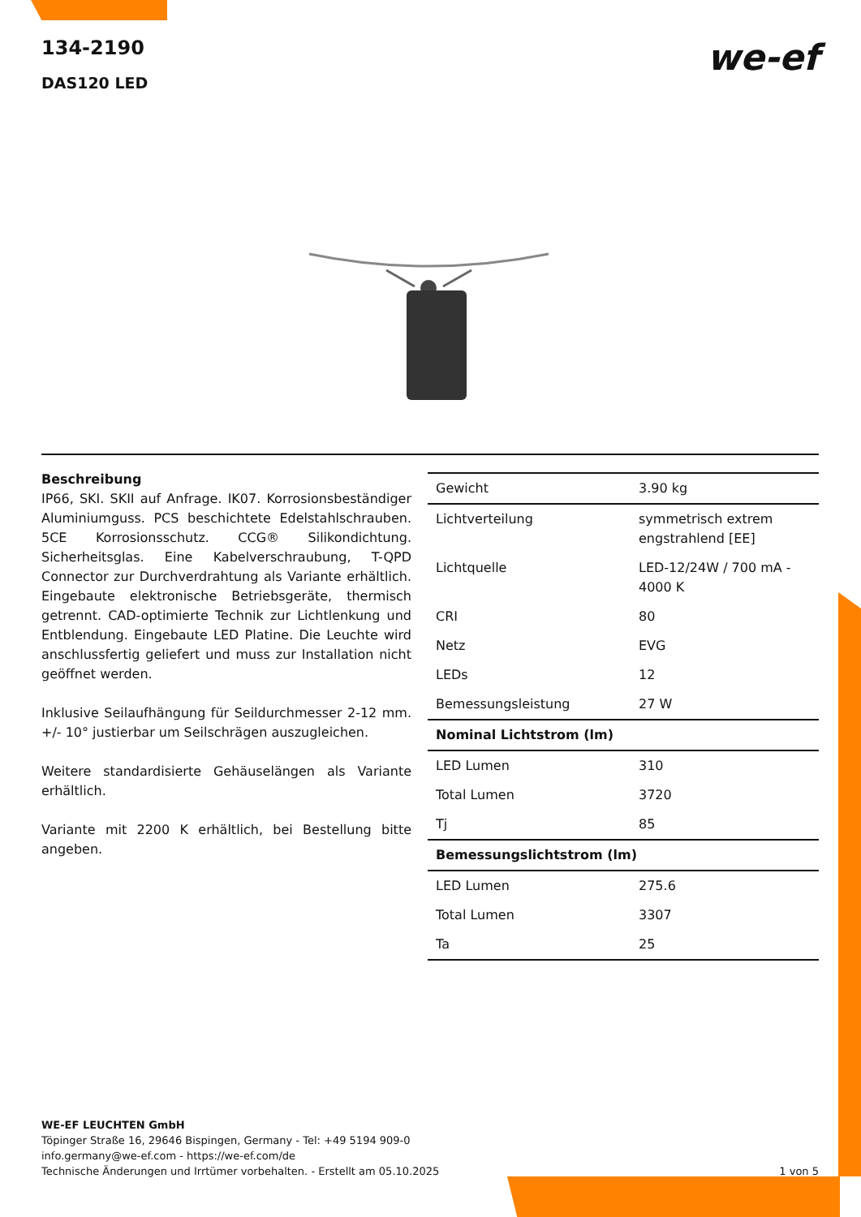we-ef
134-2190
DAS120 LED
Beschreibung
IP66, SKI. SKII auf Anfrage. IK07. Korrosionsbeständiger Aluminiumguss. PCS beschichtete Edelstahlschrauben. 5CE Korrosionsschutz. CCG® Silikondichtung. Sicherheitsglas. Eine Kabelverschraubung, T-QPD Connector zur Durchverdrahtung als Variante erhältlich. Eingebaute elektronische Betriebsgeräte, thermisch getrennt. CAD-optimierte Technik zur Lichtlenkung und Entblendung. Eingebaute LED Platine. Die Leuchte wird anschlussfertig geliefert und muss zur Installation nicht geöffnet werden.
Inklusive Seilaufhängung für Seildurchmesser 2-12 mm. +/- 10° justierbar um Seilschrägen auszugleichen.
Weitere standardisierte Gehäuselängen als Variante erhältlich.
Variante mit 2200 K erhältlich, bei Bestellung bitte angeben.
| Gewicht | 3.90 kg |
| Lichtverteilung | symmetrisch extrem engstrahlend [EE] |
| Lichtquelle | LED-12/24W / 700 mA - 4000 K |
| CRI | 80 |
| Netz | EVG |
| LEDs | 12 |
| Bemessungsleistung | 27 W |
| Nominal Lichtstrom (lm) | |
| LED Lumen | 310 |
| Total Lumen | 3720 |
| Tj | 85 |
| Bemessungslichtstrom (lm) | |
| LED Lumen | 275.6 |
| Total Lumen | 3307 |
| Ta | 25 |
WE-EF LEUCHTEN GmbH
Töpinger Straße 16, 29646 Bispingen, Germany - Tel: +49 5194 909-0
info.germany@we-ef.com - https://we-ef.com/de
Technische Änderungen und Irrtümer vorbehalten. - Erstellt am 05.10.2025 1 von 5